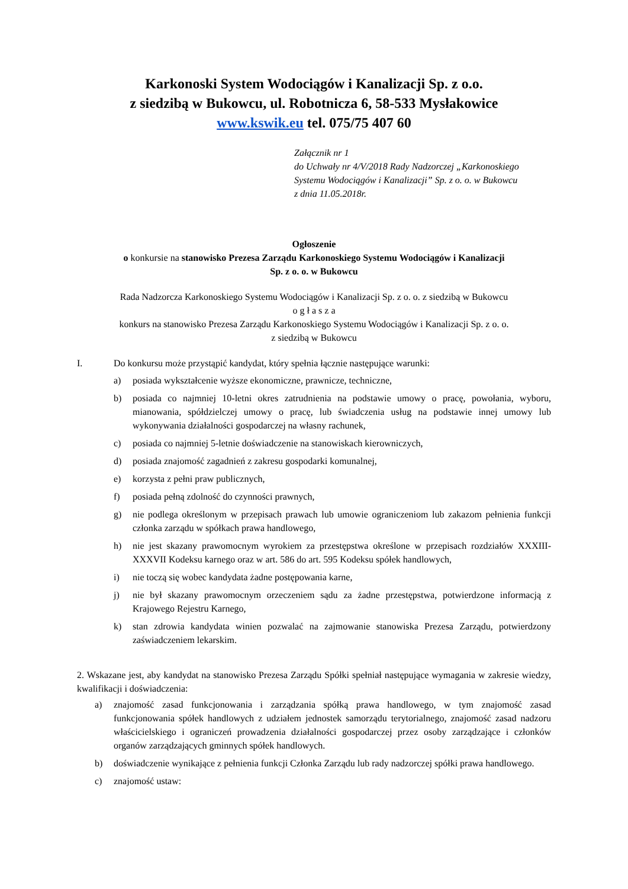Karkonoski System Wodociągów i Kanalizacji Sp. z o.o.
z siedzibą w Bukowcu, ul. Robotnicza 6, 58-533 Mysłakowice
www.kswik.eu tel. 075/75 407 60
Załącznik nr 1
do Uchwały nr 4/V/2018 Rady Nadzorczej „Karkonoskiego Systemu Wodociągów i Kanalizacji” Sp. z o. o. w Bukowcu
z dnia 11.05.2018r.
Ogłoszenie
o konkursie na stanowisko Prezesa Zarządu Karkonoskiego Systemu Wodociągów i Kanalizacji
Sp. z o. o. w Bukowcu
Rada Nadzorcza Karkonoskiego Systemu Wodociągów i Kanalizacji Sp. z o. o. z siedzibą w Bukowcu
o g ł a s z a
konkurs na stanowisko Prezesa Zarządu Karkonoskiego Systemu Wodociągów i Kanalizacji Sp. z o. o.
z siedzibą w Bukowcu
I. Do konkursu może przystąpić kandydat, który spełnia łącznie następujące warunki:
a) posiada wykształcenie wyższe ekonomiczne, prawnicze, techniczne,
b) posiada co najmniej 10-letni okres zatrudnienia na podstawie umowy o pracę, powołania, wyboru, mianowania, spółdzielczej umowy o pracę, lub świadczenia usług na podstawie innej umowy lub wykonywania działalności gospodarczej na własny rachunek,
c) posiada co najmniej 5-letnie doświadczenie na stanowiskach kierowniczych,
d) posiada znajomość zagadnień z zakresu gospodarki komunalnej,
e) korzysta z pełni praw publicznych,
f) posiada pełną zdolność do czynności prawnych,
g) nie podlega określonym w przepisach prawach lub umowie ograniczeniom lub zakazom pełnienia funkcji członka zarządu w spółkach prawa handlowego,
h) nie jest skazany prawomocnym wyrokiem za przestępstwa określone w przepisach rozdziałów XXXIII-XXXVII Kodeksu karnego oraz w art. 586 do art. 595 Kodeksu spółek handlowych,
i) nie toczą się wobec kandydata żadne postępowania karne,
j) nie był skazany prawomocnym orzeczeniem sądu za żadne przestępstwa, potwierdzone informacją z Krajowego Rejestru Karnego,
k) stan zdrowia kandydata winien pozwalać na zajmowanie stanowiska Prezesa Zarządu, potwierdzony zaświadczeniem lekarskim.
2. Wskazane jest, aby kandydat na stanowisko Prezesa Zarządu Spółki spełniał następujące wymagania w zakresie wiedzy, kwalifikacji i doświadczenia:
a) znajomość zasad funkcjonowania i zarządzania spółką prawa handlowego, w tym znajomość zasad funkcjonowania spółek handlowych z udziałem jednostek samorządu terytorialnego, znajomość zasad nadzoru właścicielskiego i ograniczeń prowadzenia działalności gospodarczej przez osoby zarządzające i członków organów zarządzających gminnych spółek handlowych.
b) doświadczenie wynikające z pełnienia funkcji Członka Zarządu lub rady nadzorczej spółki prawa handlowego.
c) znajomość ustaw: